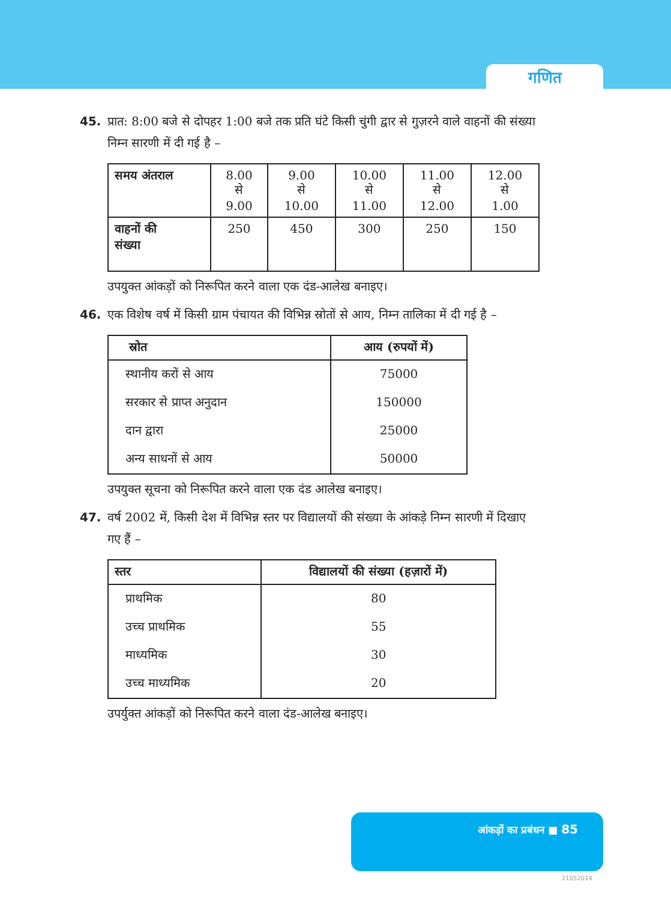गणित
45. प्रात: 8:00 बजे से दोपहर 1:00 बजे तक प्रति घंटे किसी चुंगी द्वार से गुज़रने वाले वाहनों की संख्या निम्न सारणी में दी गई है –
| समय अंतराल | 8.00 से 9.00 | 9.00 से 10.00 | 10.00 से 11.00 | 11.00 से 12.00 | 12.00 से 1.00 |
| वाहनों की संख्या | 250 | 450 | 300 | 250 | 150 |
उपयुक्त आंकड़ों को निरूपित करने वाला एक दंड-आलेख बनाइए।
46. एक विशेष वर्ष में किसी ग्राम पंचायत की विभिन्न स्रोतों से आय, निम्न तालिका में दी गई है –
| स्रोत | आय (रुपयों में) |
| --- | --- |
| स्थानीय करों से आय | 75000 |
| सरकार से प्राप्त अनुदान | 150000 |
| दान द्वारा | 25000 |
| अन्य साधनों से आय | 50000 |
उपयुक्त सूचना को निरूपित करने वाला एक दंड आलेख बनाइए।
47. वर्ष 2002 में, किसी देश में विभिन्न स्तर पर विद्यालयों की संख्या के आंकड़े निम्न सारणी में दिखाए गए हैं –
| स्तर | विद्यालयों की संख्या (हज़ारों में) |
| --- | --- |
| प्राथमिक | 80 |
| उच्च प्राथमिक | 55 |
| माध्यमिक | 30 |
| उच्च माध्यमिक | 20 |
उपर्युक्त आंकड़ों को निरूपित करने वाला दंड-आलेख बनाइए।
आंकड़ों का प्रबंधन ■ 85
21052014